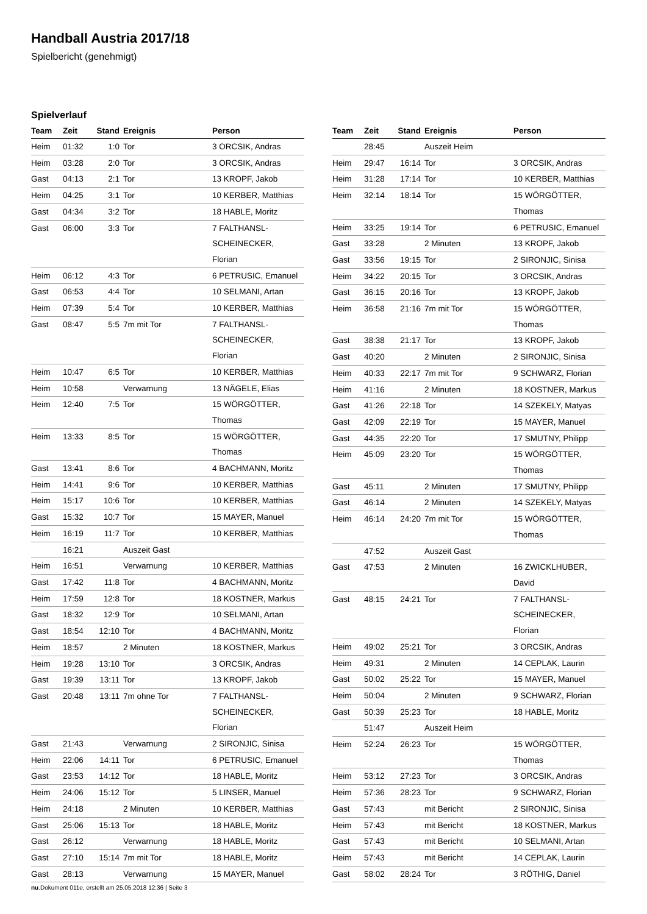Handball Austria 2017/18
Spielbericht (genehmigt)
Spielverlauf
| Team | Zeit | Stand | Ereignis | Person |
| --- | --- | --- | --- | --- |
| Heim | 01:32 | 1:0 | Tor | 3 ORCSIK, Andras |
| Heim | 03:28 | 2:0 | Tor | 3 ORCSIK, Andras |
| Gast | 04:13 | 2:1 | Tor | 13 KROPF, Jakob |
| Heim | 04:25 | 3:1 | Tor | 10 KERBER, Matthias |
| Gast | 04:34 | 3:2 | Tor | 18 HABLE, Moritz |
| Gast | 06:00 | 3:3 | Tor | 7 FALTHANSL- SCHEINECKER, Florian |
| Heim | 06:12 | 4:3 | Tor | 6 PETRUSIC, Emanuel |
| Gast | 06:53 | 4:4 | Tor | 10 SELMANI, Artan |
| Heim | 07:39 | 5:4 | Tor | 10 KERBER, Matthias |
| Gast | 08:47 | 5:5 | 7m mit Tor | 7 FALTHANSL- SCHEINECKER, Florian |
| Heim | 10:47 | 6:5 | Tor | 10 KERBER, Matthias |
| Heim | 10:58 | | Verwarnung | 13 NÄGELE, Elias |
| Heim | 12:40 | 7:5 | Tor | 15 WÖRGÖTTER, Thomas |
| Heim | 13:33 | 8:5 | Tor | 15 WÖRGÖTTER, Thomas |
| Gast | 13:41 | 8:6 | Tor | 4 BACHMANN, Moritz |
| Heim | 14:41 | 9:6 | Tor | 10 KERBER, Matthias |
| Heim | 15:17 | 10:6 | Tor | 10 KERBER, Matthias |
| Gast | 15:32 | 10:7 | Tor | 15 MAYER, Manuel |
| Heim | 16:19 | 11:7 | Tor | 10 KERBER, Matthias |
| | 16:21 | | Auszeit Gast | |
| Heim | 16:51 | | Verwarnung | 10 KERBER, Matthias |
| Gast | 17:42 | 11:8 | Tor | 4 BACHMANN, Moritz |
| Heim | 17:59 | 12:8 | Tor | 18 KOSTNER, Markus |
| Gast | 18:32 | 12:9 | Tor | 10 SELMANI, Artan |
| Gast | 18:54 | 12:10 | Tor | 4 BACHMANN, Moritz |
| Heim | 18:57 | | 2 Minuten | 18 KOSTNER, Markus |
| Heim | 19:28 | 13:10 | Tor | 3 ORCSIK, Andras |
| Gast | 19:39 | 13:11 | Tor | 13 KROPF, Jakob |
| Gast | 20:48 | 13:11 | 7m ohne Tor | 7 FALTHANSL- SCHEINECKER, Florian |
| Gast | 21:43 | | Verwarnung | 2 SIRONJIC, Sinisa |
| Heim | 22:06 | 14:11 | Tor | 6 PETRUSIC, Emanuel |
| Gast | 23:53 | 14:12 | Tor | 18 HABLE, Moritz |
| Heim | 24:06 | 15:12 | Tor | 5 LINSER, Manuel |
| Heim | 24:18 | | 2 Minuten | 10 KERBER, Matthias |
| Gast | 25:06 | 15:13 | Tor | 18 HABLE, Moritz |
| Gast | 26:12 | | Verwarnung | 18 HABLE, Moritz |
| Gast | 27:10 | 15:14 | 7m mit Tor | 18 HABLE, Moritz |
| Gast | 28:13 | | Verwarnung | 15 MAYER, Manuel |
| Team | Zeit | Stand | Ereignis | Person |
| --- | --- | --- | --- | --- |
| | 28:45 | | Auszeit Heim | |
| Heim | 29:47 | 16:14 | Tor | 3 ORCSIK, Andras |
| Heim | 31:28 | 17:14 | Tor | 10 KERBER, Matthias |
| Heim | 32:14 | 18:14 | Tor | 15 WÖRGÖTTER, Thomas |
| Heim | 33:25 | 19:14 | Tor | 6 PETRUSIC, Emanuel |
| Gast | 33:28 | | 2 Minuten | 13 KROPF, Jakob |
| Gast | 33:56 | 19:15 | Tor | 2 SIRONJIC, Sinisa |
| Heim | 34:22 | 20:15 | Tor | 3 ORCSIK, Andras |
| Gast | 36:15 | 20:16 | Tor | 13 KROPF, Jakob |
| Heim | 36:58 | 21:16 | 7m mit Tor | 15 WÖRGÖTTER, Thomas |
| Gast | 38:38 | 21:17 | Tor | 13 KROPF, Jakob |
| Gast | 40:20 | | 2 Minuten | 2 SIRONJIC, Sinisa |
| Heim | 40:33 | 22:17 | 7m mit Tor | 9 SCHWARZ, Florian |
| Heim | 41:16 | | 2 Minuten | 18 KOSTNER, Markus |
| Gast | 41:26 | 22:18 | Tor | 14 SZEKELY, Matyas |
| Gast | 42:09 | 22:19 | Tor | 15 MAYER, Manuel |
| Gast | 44:35 | 22:20 | Tor | 17 SMUTNY, Philipp |
| Heim | 45:09 | 23:20 | Tor | 15 WÖRGÖTTER, Thomas |
| Gast | 45:11 | | 2 Minuten | 17 SMUTNY, Philipp |
| Gast | 46:14 | | 2 Minuten | 14 SZEKELY, Matyas |
| Heim | 46:14 | 24:20 | 7m mit Tor | 15 WÖRGÖTTER, Thomas |
| | 47:52 | | Auszeit Gast | |
| Gast | 47:53 | | 2 Minuten | 16 ZWICKLHUBER, David |
| Gast | 48:15 | 24:21 | Tor | 7 FALTHANSL- SCHEINECKER, Florian |
| Heim | 49:02 | 25:21 | Tor | 3 ORCSIK, Andras |
| Heim | 49:31 | | 2 Minuten | 14 CEPLAK, Laurin |
| Gast | 50:02 | 25:22 | Tor | 15 MAYER, Manuel |
| Heim | 50:04 | | 2 Minuten | 9 SCHWARZ, Florian |
| Gast | 50:39 | 25:23 | Tor | 18 HABLE, Moritz |
| | 51:47 | | Auszeit Heim | |
| Heim | 52:24 | 26:23 | Tor | 15 WÖRGÖTTER, Thomas |
| Heim | 53:12 | 27:23 | Tor | 3 ORCSIK, Andras |
| Heim | 57:36 | 28:23 | Tor | 9 SCHWARZ, Florian |
| Gast | 57:43 | | mit Bericht | 2 SIRONJIC, Sinisa |
| Heim | 57:43 | | mit Bericht | 18 KOSTNER, Markus |
| Gast | 57:43 | | mit Bericht | 10 SELMANI, Artan |
| Heim | 57:43 | | mit Bericht | 14 CEPLAK, Laurin |
| Gast | 58:02 | 28:24 | Tor | 3 RÖTHIG, Daniel |
nu.Dokument 011e, erstellt am 25.05.2018 12:36 | Seite 3